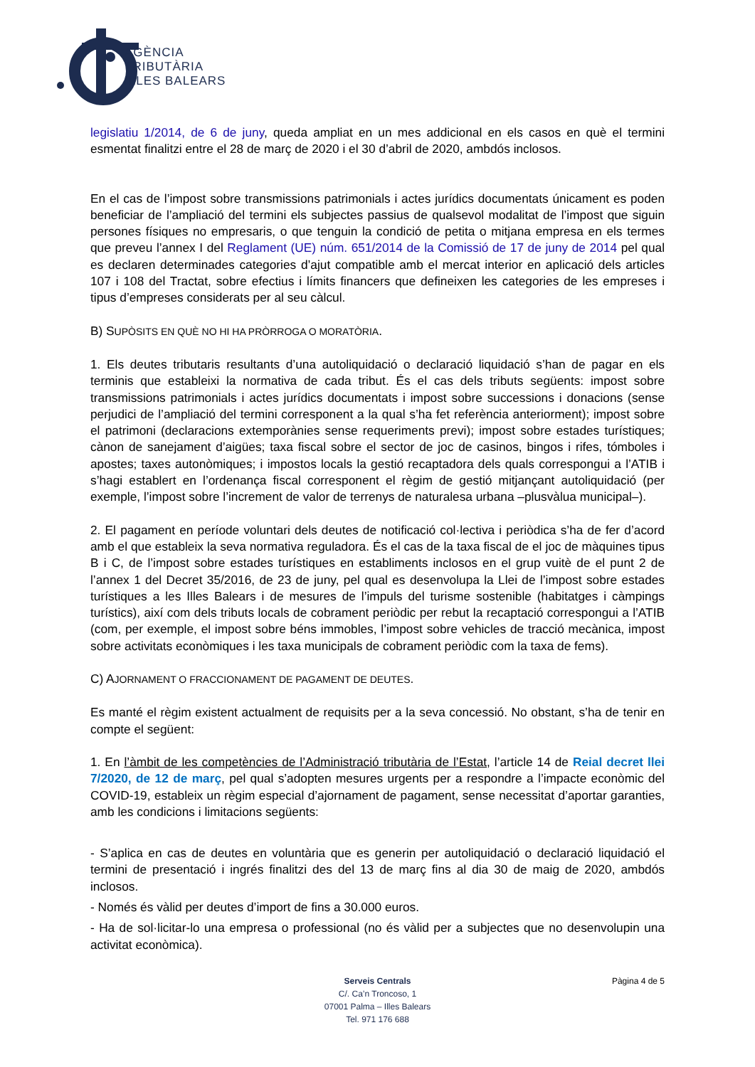AGÈNCIA
TRIBUTÀRIA
ILLES BALEARS
legislatiu 1/2014, de 6 de juny, queda ampliat en un mes addicional en els casos en què el termini esmentat finalitzi entre el 28 de març de 2020 i el 30 d’abril de 2020, ambdós inclosos.
En el cas de l’impost sobre transmissions patrimonials i actes jurídics documentats únicament es poden beneficiar de l’ampliació del termini els subjectes passius de qualsevol modalitat de l’impost que siguin persones físiques no empresaris, o que tenguin la condició de petita o mitjana empresa en els termes que preveu l’annex I del Reglament (UE) núm. 651/2014 de la Comissió de 17 de juny de 2014 pel qual es declaren determinades categories d’ajut compatible amb el mercat interior en aplicació dels articles 107 i 108 del Tractat, sobre efectius i límits financers que defineixen les categories de les empreses i tipus d’empreses considerats per al seu càlcul.
B) SUPÒSITS EN QUÈ NO HI HA PRÒRROGA O MORATÒRIA.
1. Els deutes tributaris resultants d’una autoliquidació o declaració liquidació s’han de pagar en els terminis que estableixi la normativa de cada tribut. És el cas dels tributs següents: impost sobre transmissions patrimonials i actes jurídics documentats i impost sobre successions i donacions (sense perjudici de l’ampliació del termini corresponent a la qual s’ha fet referència anteriorment); impost sobre el patrimoni (declaracions extemporànies sense requeriments previ); impost sobre estades turístiques; cànon de sanejament d’aigües; taxa fiscal sobre el sector de joc de casinos, bingos i rifes, tómboles i apostes; taxes autonòmiques; i impostos locals la gestió recaptadora dels quals correspongui a l’ATIB i s’hagi establert en l’ordenança fiscal corresponent el règim de gestió mitjançant autoliquidació (per exemple, l’impost sobre l’increment de valor de terrenys de naturalesa urbana –plusvàlua municipal–).
2. El pagament en període voluntari dels deutes de notificació col·lectiva i periòdica s’ha de fer d’acord amb el que estableix la seva normativa reguladora. És el cas de la taxa fiscal de el joc de màquines tipus B i C, de l’impost sobre estades turístiques en establiments inclosos en el grup vuitè de el punt 2 de l’annex 1 del Decret 35/2016, de 23 de juny, pel qual es desenvolupa la Llei de l’impost sobre estades turístiques a les Illes Balears i de mesures de l’impuls del turisme sostenible (habitatges i càmpings turístics), així com dels tributs locals de cobrament periòdic per rebut la recaptació correspongui a l’ATIB (com, per exemple, el impost sobre béns immobles, l’impost sobre vehicles de tracció mecànica, impost sobre activitats econòmiques i les taxa municipals de cobrament periòdic com la taxa de fems).
C) AJORNAMENT O FRACCIONAMENT DE PAGAMENT DE DEUTES.
Es manté el règim existent actualment de requisits per a la seva concessió. No obstant, s’ha de tenir en compte el següent:
1. En l’àmbit de les competències de l’Administració tributària de l’Estat, l’article 14 de Reial decret llei 7/2020, de 12 de març, pel qual s’adopten mesures urgents per a respondre a l’impacte econòmic del COVID-19, estableix un règim especial d’ajornament de pagament, sense necessitat d’aportar garanties, amb les condicions i limitacions següents:
- S’aplica en cas de deutes en voluntària que es generin per autoliquidació o declaració liquidació el termini de presentació i ingrés finalitzi des del 13 de març fins al dia 30 de maig de 2020, ambdós inclosos.
- Només és vàlid per deutes d’import de fins a 30.000 euros.
- Ha de sol·licitar-lo una empresa o professional (no és vàlid per a subjectes que no desenvolupin una activitat econòmica).
Pàgina 4 de 5 Serveis Centrals
C/. Ca’n Troncoso, 1
07001 Palma – Illes Balears
Tel. 971 176 688